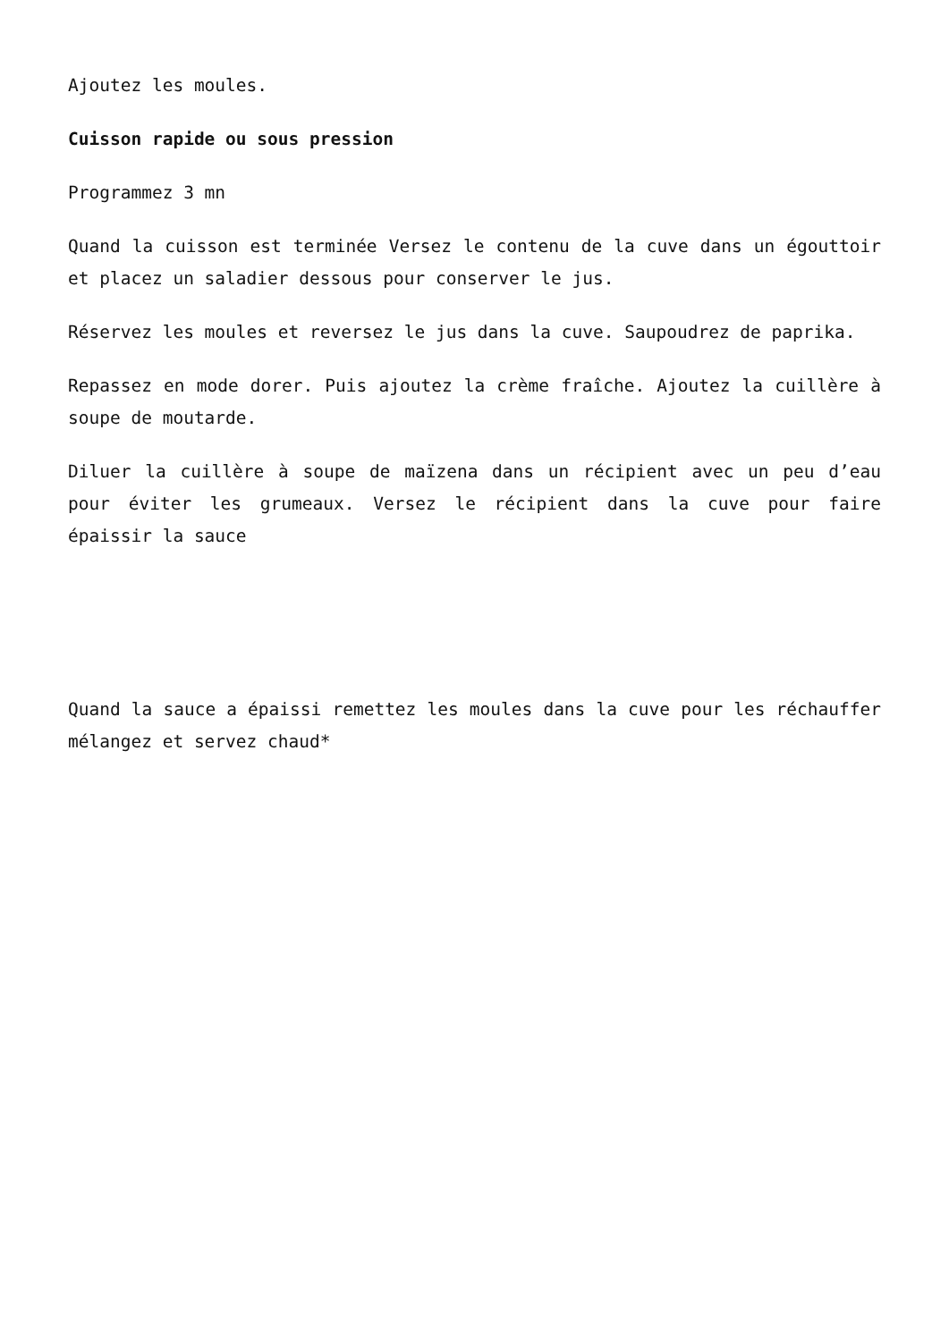Ajoutez les moules.
Cuisson rapide ou sous pression
Programmez 3 mn
Quand la cuisson est terminée Versez le contenu de la cuve dans un égouttoir et placez un saladier dessous pour conserver le jus.
Réservez les moules et reversez le jus dans la cuve. Saupoudrez de paprika.
Repassez en mode dorer. Puis ajoutez la crème fraîche. Ajoutez la cuillère à soupe de moutarde.
Diluer la cuillère à soupe de maïzena dans un récipient avec un peu d’eau pour éviter les grumeaux. Versez le récipient dans la cuve pour faire épaissir la sauce
Quand la sauce a épaissi remettez les moules dans la cuve pour les réchauffer mélangez et servez chaud*